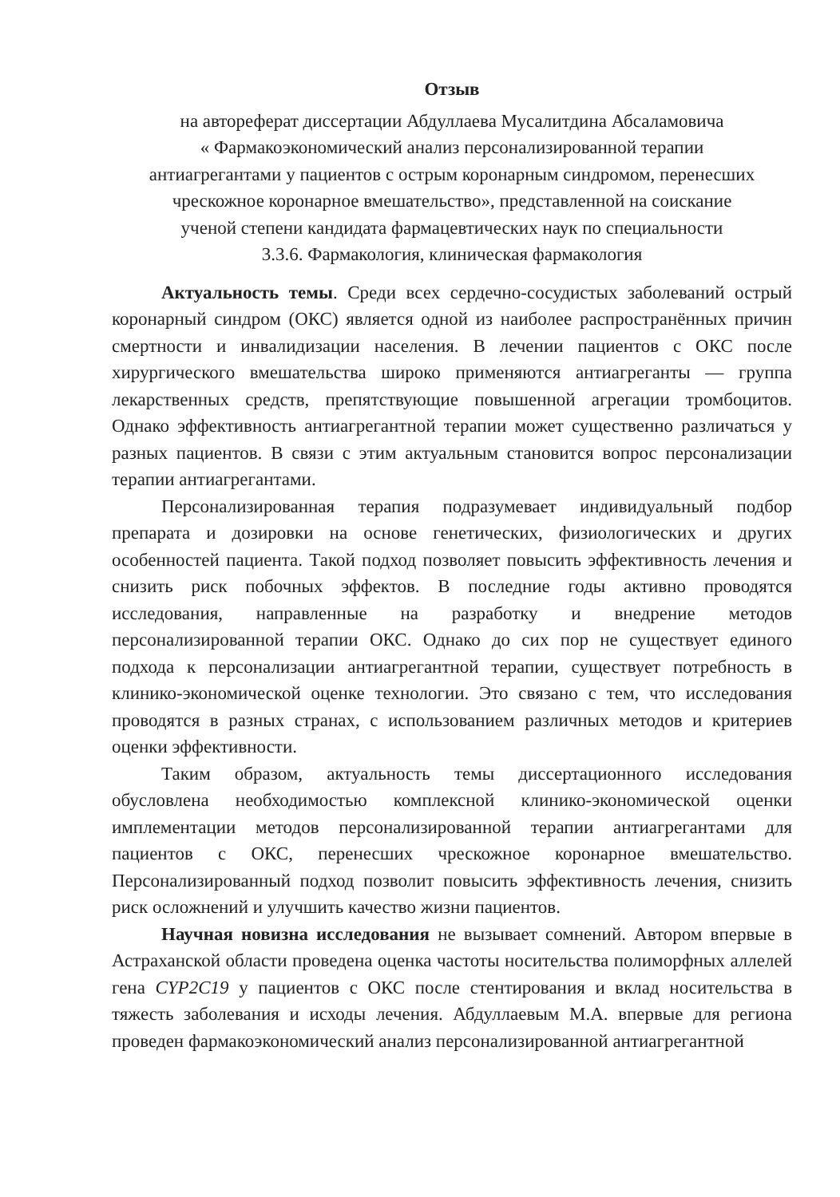Отзыв
на автореферат диссертации Абдуллаева Мусалитдина Абсаламовича
« Фармакоэкономический анализ персонализированной терапии
антиагрегантами у пациентов с острым коронарным синдромом, перенесших
чрескожное коронарное вмешательство», представленной на соискание
ученой степени кандидата фармацевтических наук по специальности
3.3.6. Фармакология, клиническая фармакология
Актуальность темы. Среди всех сердечно-сосудистых заболеваний острый коронарный синдром (ОКС) является одной из наиболее распространённых причин смертности и инвалидизации населения. В лечении пациентов с ОКС после хирургического вмешательства широко применяются антиагреганты — группа лекарственных средств, препятствующие повышенной агрегации тромбоцитов. Однако эффективность антиагрегантной терапии может существенно различаться у разных пациентов. В связи с этим актуальным становится вопрос персонализации терапии антиагрегантами.
Персонализированная терапия подразумевает индивидуальный подбор препарата и дозировки на основе генетических, физиологических и других особенностей пациента. Такой подход позволяет повысить эффективность лечения и снизить риск побочных эффектов. В последние годы активно проводятся исследования, направленные на разработку и внедрение методов персонализированной терапии ОКС. Однако до сих пор не существует единого подхода к персонализации антиагрегантной терапии, существует потребность в клинико-экономической оценке технологии. Это связано с тем, что исследования проводятся в разных странах, с использованием различных методов и критериев оценки эффективности.
Таким образом, актуальность темы диссертационного исследования обусловлена необходимостью комплексной клинико-экономической оценки имплементации методов персонализированной терапии антиагрегантами для пациентов с ОКС, перенесших чрескожное коронарное вмешательство. Персонализированный подход позволит повысить эффективность лечения, снизить риск осложнений и улучшить качество жизни пациентов.
Научная новизна исследования не вызывает сомнений. Автором впервые в Астраханской области проведена оценка частоты носительства полиморфных аллелей гена CYP2C19 у пациентов с ОКС после стентирования и вклад носительства в тяжесть заболевания и исходы лечения. Абдуллаевым М.А. впервые для региона проведен фармакоэкономический анализ персонализированной антиагрегантной